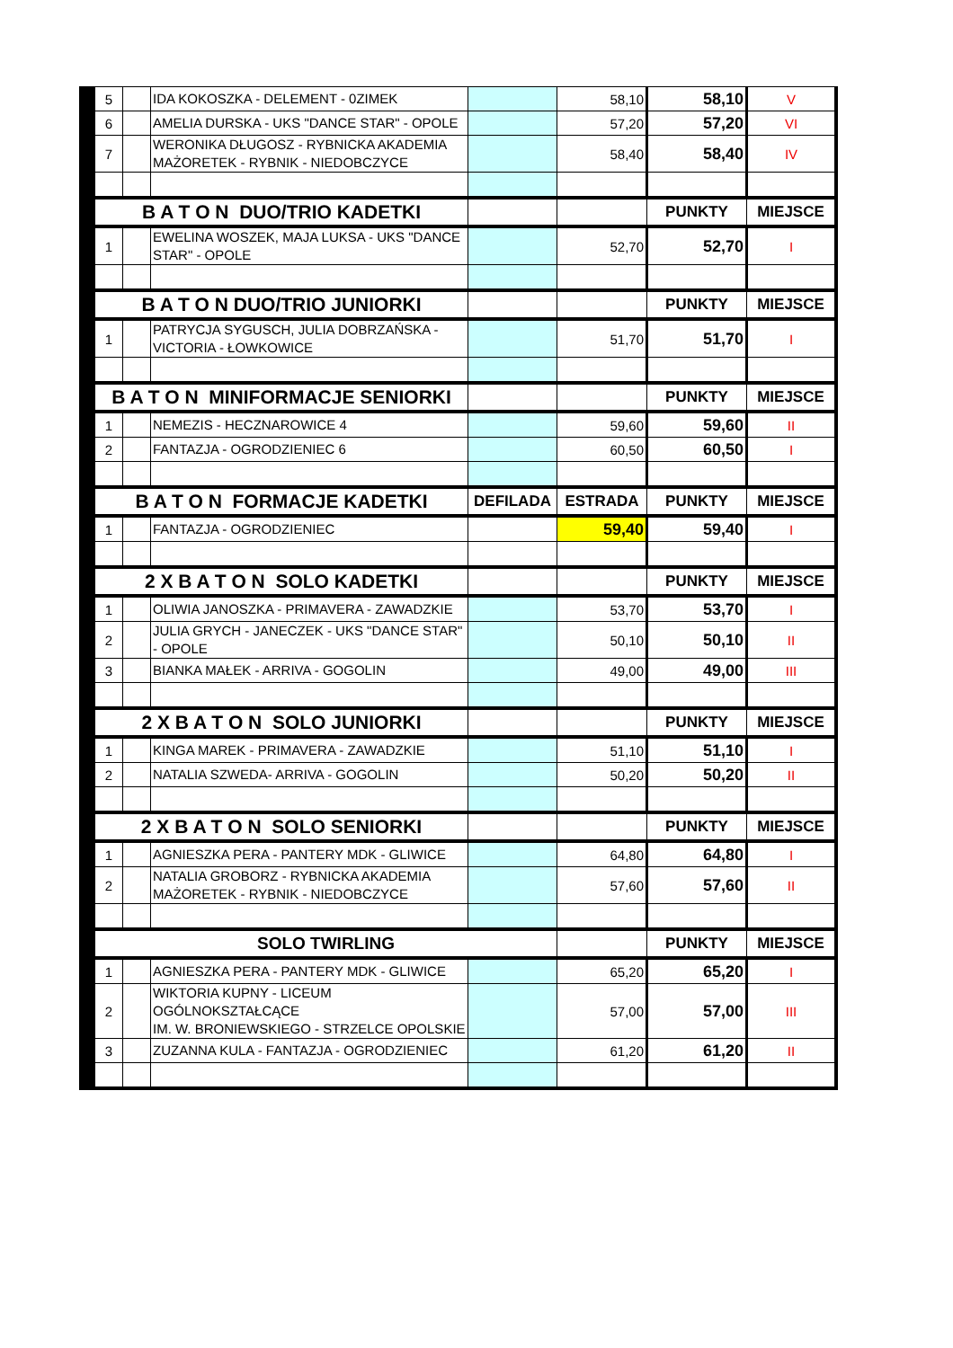| 5 | | IDA KOKOSZKA - DELEMENT - 0ZIMEK | | 58,10 | 58,10 | V |
| 6 | | AMELIA DURSKA - UKS "DANCE STAR" - OPOLE | | 57,20 | 57,20 | VI |
| 7 | | WERONIKA DŁUGOSZ - RYBNICKA AKADEMIA MAŻORETEK - RYBNIK - NIEDOBCZYCE | | 58,40 | 58,40 | IV |
| B A T O N DUO/TRIO KADETKI | | | | | PUNKTY | MIEJSCE |
| 1 | | EWELINA WOSZEK, MAJA LUKSA - UKS "DANCE STAR" - OPOLE | | 52,70 | 52,70 | I |
| B A T O N DUO/TRIO JUNIORKI | | | | | PUNKTY | MIEJSCE |
| 1 | | PATRYCJA SYGUSCH, JULIA DOBRZAŃSKA - VICTORIA - ŁOWKOWICE | | 51,70 | 51,70 | I |
| B A T O N MINIFORMACJE SENIORKI | | | | | PUNKTY | MIEJSCE |
| 1 | | NEMEZIS - HECZNAROWICE 4 | | 59,60 | 59,60 | II |
| 2 | | FANTAZJA - OGRODZIENIEC 6 | | 60,50 | 60,50 | I |
| B A T O N FORMACJE KADETKI | | | DEFILADA | ESTRADA | PUNKTY | MIEJSCE |
| 1 | | FANTAZJA - OGRODZIENIEC | | 59,40 | 59,40 | I |
| 2 X B A T O N SOLO KADETKI | | | | | PUNKTY | MIEJSCE |
| 1 | | OLIWIA JANOSZKA - PRIMAVERA - ZAWADZKIE | | 53,70 | 53,70 | I |
| 2 | | JULIA GRYCH - JANECZEK - UKS "DANCE STAR" - OPOLE | | 50,10 | 50,10 | II |
| 3 | | BIANKA MAŁEK - ARRIVA - GOGOLIN | | 49,00 | 49,00 | III |
| 2 X B A T O N SOLO JUNIORKI | | | | | PUNKTY | MIEJSCE |
| 1 | | KINGA MAREK - PRIMAVERA - ZAWADZKIE | | 51,10 | 51,10 | I |
| 2 | | NATALIA SZWEDA- ARRIVA - GOGOLIN | | 50,20 | 50,20 | II |
| 2 X B A T O N SOLO SENIORKI | | | | | PUNKTY | MIEJSCE |
| 1 | | AGNIESZKA PERA - PANTERY MDK - GLIWICE | | 64,80 | 64,80 | I |
| 2 | | NATALIA GROBORZ - RYBNICKA AKADEMIA MAŻORETEK - RYBNIK - NIEDOBCZYCE | | 57,60 | 57,60 | II |
| SOLO TWIRLING | | | | | PUNKTY | MIEJSCE |
| 1 | | AGNIESZKA PERA - PANTERY MDK - GLIWICE | | 65,20 | 65,20 | I |
| 2 | | WIKTORIA KUPNY - LICEUM OGÓLNOKSZTAŁCĄCE IM. W. BRONIEWSKIEGO - STRZELCE OPOLSKIE | | 57,00 | 57,00 | III |
| 3 | | ZUZANNA KULA - FANTAZJA - OGRODZIENIEC | | 61,20 | 61,20 | II |